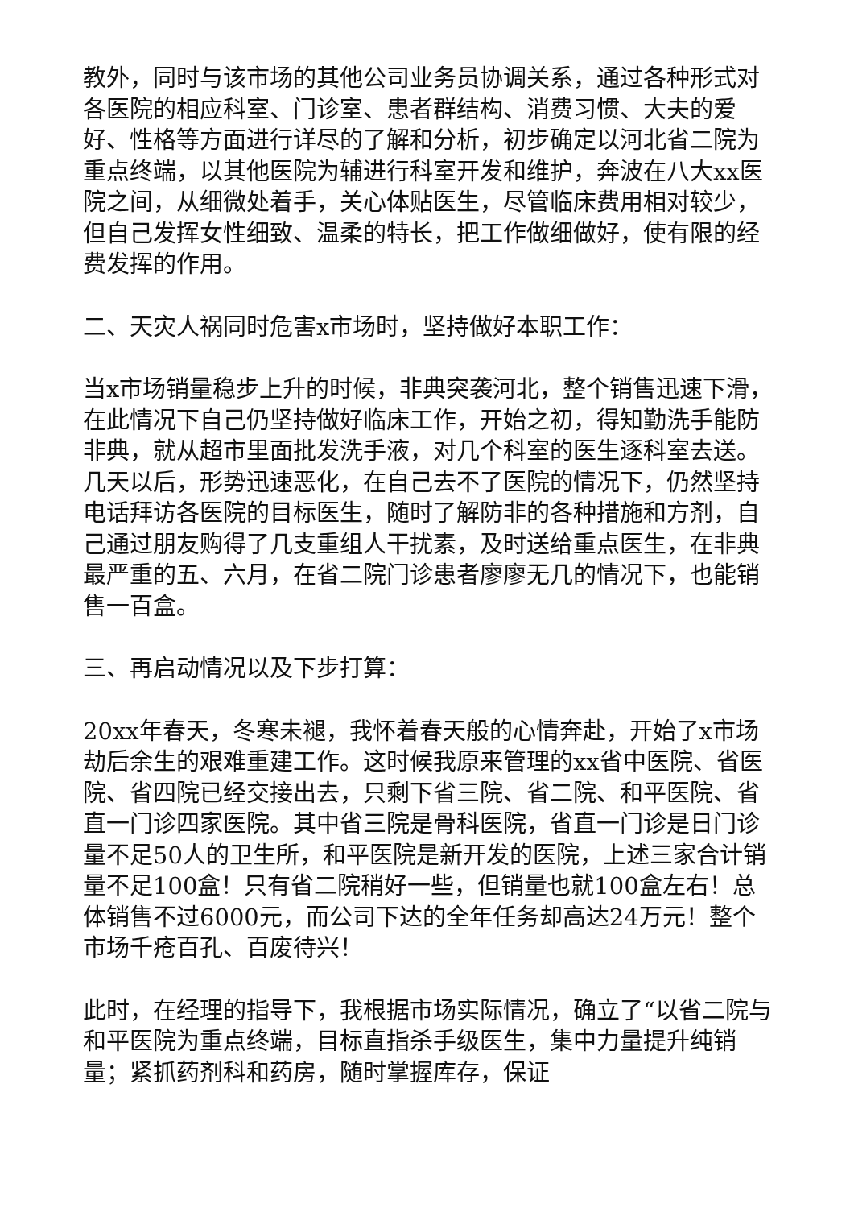教外，同时与该市场的其他公司业务员协调关系，通过各种形式对各医院的相应科室、门诊室、患者群结构、消费习惯、大夫的爱好、性格等方面进行详尽的了解和分析，初步确定以河北省二院为重点终端，以其他医院为辅进行科室开发和维护，奔波在八大xx医院之间，从细微处着手，关心体贴医生，尽管临床费用相对较少，但自己发挥女性细致、温柔的特长，把工作做细做好，使有限的经费发挥的作用。
二、天灾人祸同时危害x市场时，坚持做好本职工作：
当x市场销量稳步上升的时候，非典突袭河北，整个销售迅速下滑，在此情况下自己仍坚持做好临床工作，开始之初，得知勤洗手能防非典，就从超市里面批发洗手液，对几个科室的医生逐科室去送。几天以后，形势迅速恶化，在自己去不了医院的情况下，仍然坚持电话拜访各医院的目标医生，随时了解防非的各种措施和方剂，自己通过朋友购得了几支重组人干扰素，及时送给重点医生，在非典最严重的五、六月，在省二院门诊患者廖廖无几的情况下，也能销售一百盒。
三、再启动情况以及下步打算：
20xx年春天，冬寒未褪，我怀着春天般的心情奔赴，开始了x市场劫后余生的艰难重建工作。这时候我原来管理的xx省中医院、省医院、省四院已经交接出去，只剩下省三院、省二院、和平医院、省直一门诊四家医院。其中省三院是骨科医院，省直一门诊是日门诊量不足50人的卫生所，和平医院是新开发的医院，上述三家合计销量不足100盒！只有省二院稍好一些，但销量也就100盒左右！总体销售不过6000元，而公司下达的全年任务却高达24万元！整个市场千疮百孔、百废待兴！
此时，在经理的指导下，我根据市场实际情况，确立了“以省二院与和平医院为重点终端，目标直指杀手级医生，集中力量提升纯销量；紧抓药剂科和药房，随时掌握库存，保证